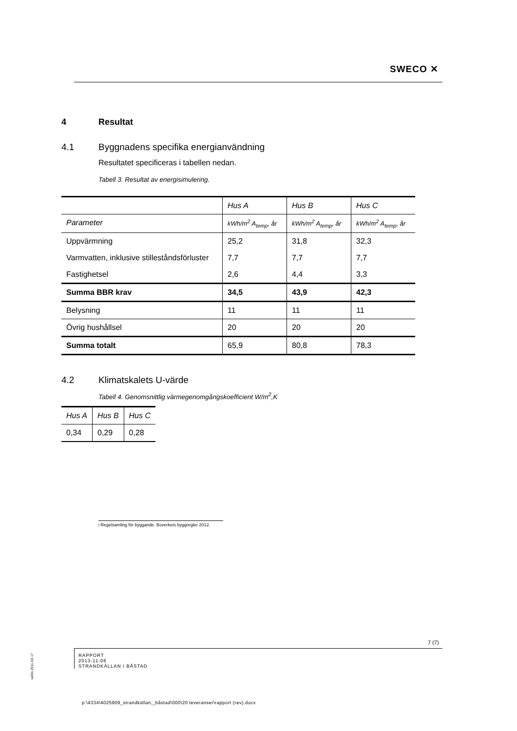SWECO ✕
4 Resultat
4.1 Byggnadens specifika energianvändning
Resultatet specificeras i tabellen nedan.
Tabell 3. Resultat av energisimulering.
| | Hus A | Hus B | Hus C |
| Parameter | kWh/m<sup>2</sup> A<sub>temp</sub>, år | kWh/m<sup>2</sup> A<sub>temp</sub>, år | kWh/m<sup>2</sup> A<sub>temp</sub>, år |
| Uppvärmning | 25,2 | 31,8 | 32,3 |
| Varmvatten, inklusive stilleståndsförluster | 7,7 | 7,7 | 7,7 |
| Fastighetsel | 2,6 | 4,4 | 3,3 |
| Summa BBR krav | 34,5 | 43,9 | 42,3 |
| Belysning | 11 | 11 | 11 |
| Övrig hushållsel | 20 | 20 | 20 |
| Summa totalt | 65,9 | 80,8 | 78,3 |
4.2 Klimatskalets U-värde
Tabell 4. Genomsnittlig värmegenomgångskoefficient W/m<sup>2</sup>,K
| Hus A | Hus B | Hus C |
| 0,34 | 0,29 | 0,28 |
i Regelsamling för byggande. Boverkets byggregler 2012.
7 (7)
RAPPORT
2013-11-06
STRANDKÄLLAN I BÅSTAD
ra04s 2011-02-17
p:\4334\4025909_strandkällan,_båstad\000\20 leveranser\rapport (rev).docx